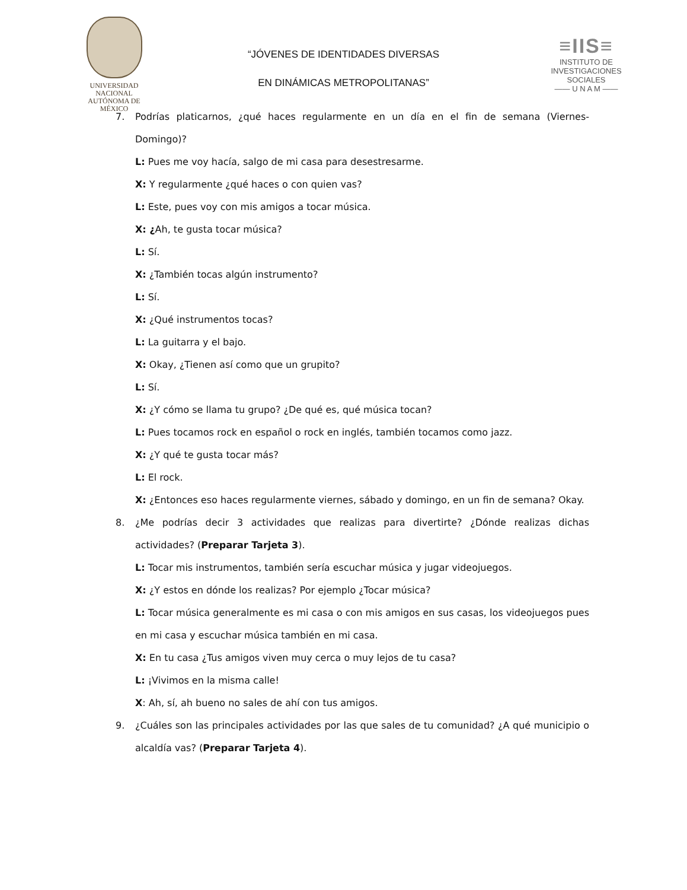UNIVERSIDAD NACIONAL
AUTÓNOMA DE
MÉXICO
“JÓVENES DE IDENTIDADES DIVERSAS
EN DINÁMICAS METROPOLITANAS”
≡IIS≡
INSTITUTO DE INVESTIGACIONES SOCIALES
—— U N A M ——
7. Podrías platicarnos, ¿qué haces regularmente en un día en el fin de semana (Viernes-Domingo)?
L: Pues me voy hacía, salgo de mi casa para desestresarme.
X: Y regularmente ¿qué haces o con quien vas?
L: Este, pues voy con mis amigos a tocar música.
X: ¿Ah, te gusta tocar música?
L: Sí.
X: ¿También tocas algún instrumento?
L: Sí.
X: ¿Qué instrumentos tocas?
L: La guitarra y el bajo.
X: Okay, ¿Tienen así como que un grupito?
L: Sí.
X: ¿Y cómo se llama tu grupo? ¿De qué es, qué música tocan?
L: Pues tocamos rock en español o rock en inglés, también tocamos como jazz.
X: ¿Y qué te gusta tocar más?
L: El rock.
X: ¿Entonces eso haces regularmente viernes, sábado y domingo, en un fin de semana? Okay.
8. ¿Me podrías decir 3 actividades que realizas para divertirte? ¿Dónde realizas dichas actividades? (Preparar Tarjeta 3).
L: Tocar mis instrumentos, también sería escuchar música y jugar videojuegos.
X: ¿Y estos en dónde los realizas? Por ejemplo ¿Tocar música?
L: Tocar música generalmente es mi casa o con mis amigos en sus casas, los videojuegos pues en mi casa y escuchar música también en mi casa.
X: En tu casa ¿Tus amigos viven muy cerca o muy lejos de tu casa?
L: ¡Vivimos en la misma calle!
X: Ah, sí, ah bueno no sales de ahí con tus amigos.
9. ¿Cuáles son las principales actividades por las que sales de tu comunidad? ¿A qué municipio o alcaldía vas? (Preparar Tarjeta 4).